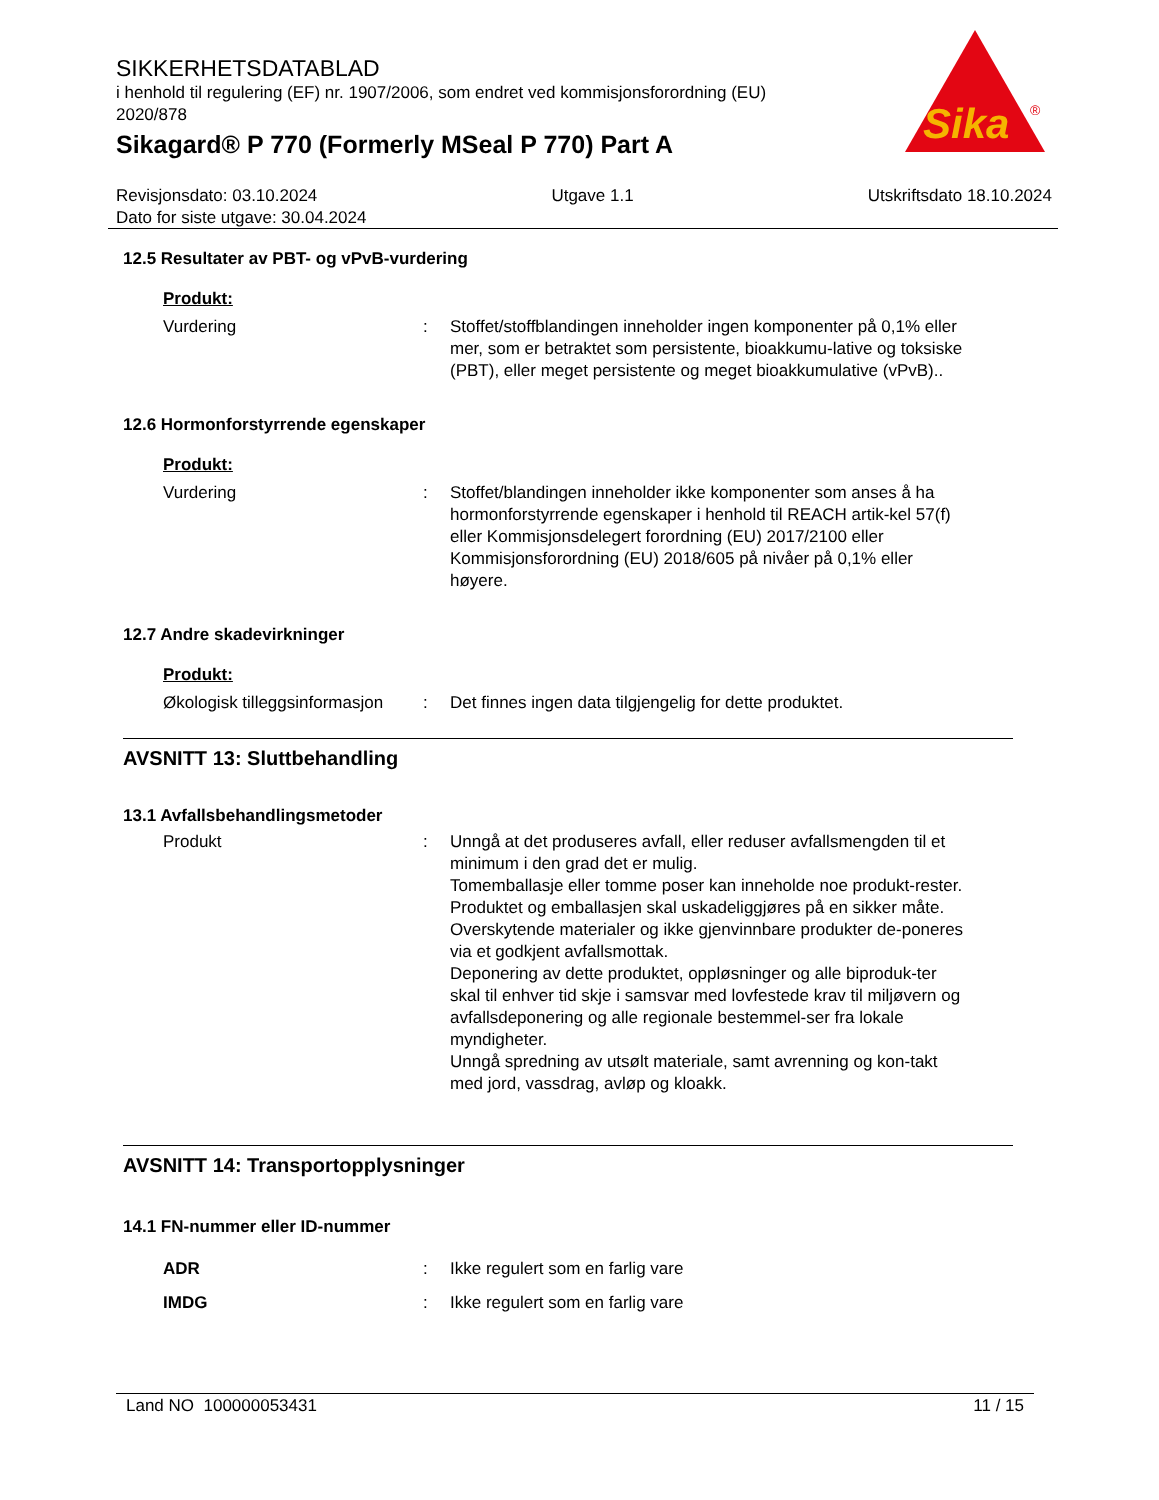SIKKERHETSDATABLAD
i henhold til regulering (EF) nr. 1907/2006, som endret ved kommisjonsforordning (EU) 2020/878
Sikagard® P 770 (Formerly MSeal P 770) Part A
Sika
®
Revisjonsdato: 03.10.2024 Utgave 1.1 Utskriftsdato 18.10.2024
Dato for siste utgave: 30.04.2024
12.5 Resultater av PBT- og vPvB-vurdering
Produkt:
Vurdering : Stoffet/stoffblandingen inneholder ingen komponenter på 0,1% eller mer, som er betraktet som persistente, bioakkumu-lative og toksiske (PBT), eller meget persistente og meget bioakkumulative (vPvB)..
12.6 Hormonforstyrrende egenskaper
Produkt:
Vurdering : Stoffet/blandingen inneholder ikke komponenter som anses å ha hormonforstyrrende egenskaper i henhold til REACH artik-kel 57(f) eller Kommisjonsdelegert forordning (EU) 2017/2100 eller Kommisjonsforordning (EU) 2018/605 på nivåer på 0,1% eller høyere.
12.7 Andre skadevirkninger
Produkt:
Økologisk tilleggsinformasjon
: Det finnes ingen data tilgjengelig for dette produktet.
AVSNITT 13: Sluttbehandling
13.1 Avfallsbehandlingsmetoder
Produkt : Unngå at det produseres avfall, eller reduser avfallsmengden til et minimum i den grad det er mulig.
Tomemballasje eller tomme poser kan inneholde noe produkt-rester.
Produktet og emballasjen skal uskadeliggjøres på en sikker måte.
Overskytende materialer og ikke gjenvinnbare produkter de-poneres via et godkjent avfallsmottak.
Deponering av dette produktet, oppløsninger og alle biproduk-ter skal til enhver tid skje i samsvar med lovfestede krav til miljøvern og avfallsdeponering og alle regionale bestemmel-ser fra lokale myndigheter.
Unngå spredning av utsølt materiale, samt avrenning og kon-takt med jord, vassdrag, avløp og kloakk.
AVSNITT 14: Transportopplysninger
14.1 FN-nummer eller ID-nummer
ADR : Ikke regulert som en farlig vare
IMDG : Ikke regulert som en farlig vare
Land NO 100000053431 11 / 15